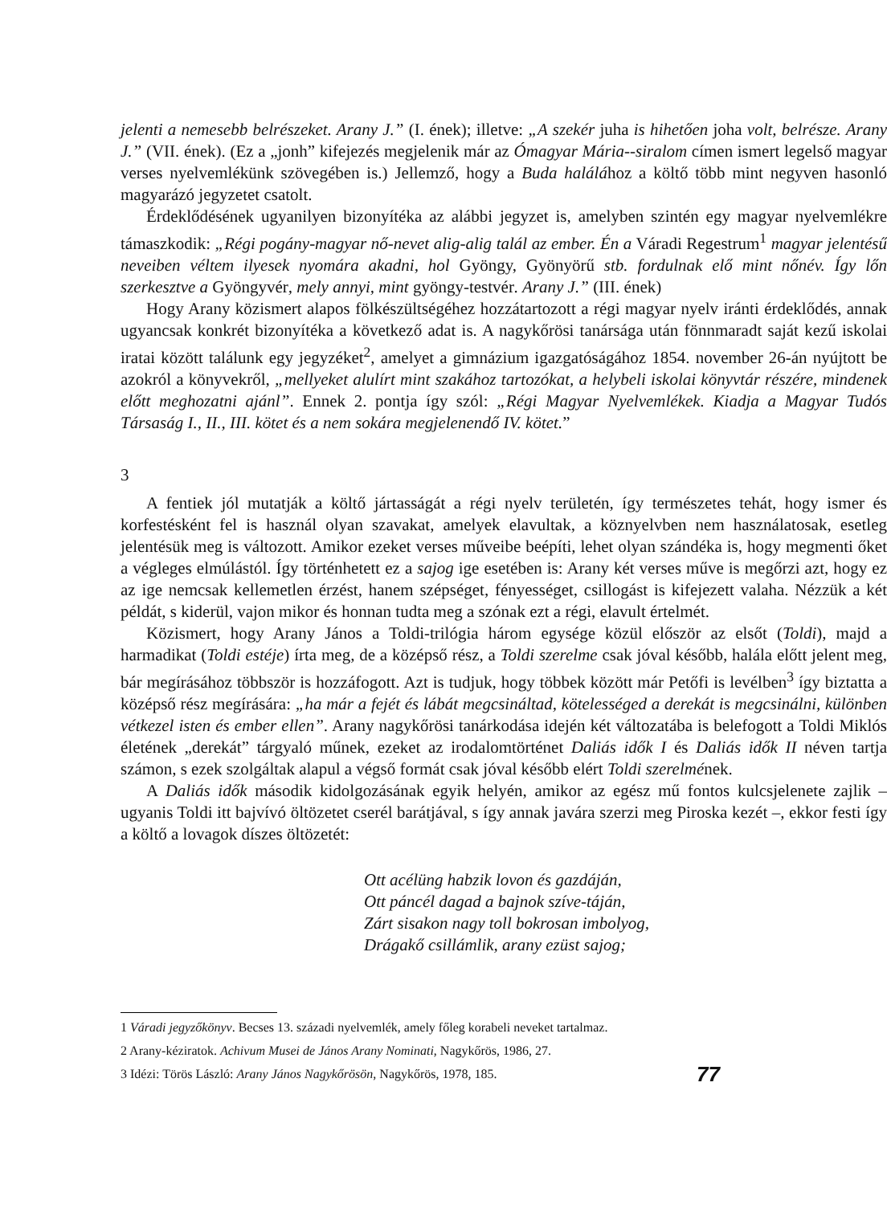jelenti a nemesebb belrészeket. Arany J.” (I. ének); illetve: „A szekér juha is hihetően joha volt, belrésze. Arany J.” (VII. ének). (Ez a „jonh” kifejezés megjelenik már az Ómagyar Mária--siralom címen ismert legelső magyar verses nyelvemlékünk szövegében is.) Jellemző, hogy a Buda halálához a költő több mint negyven hasonló magyarázó jegyzetet csatolt.
Érdeklődésének ugyanilyen bizonyítéka az alábbi jegyzet is, amelyben szintén egy magyar nyelvemlékre támaszkodik: „Régi pogány-magyar nő-nevet alig-alig talál az ember. Én a Váradi Regestrum<sup>1</sup> magyar jelentésű neveiben véltem ilyesek nyomára akadni, hol Gyöngy, Gyönyörű stb. fordulnak elő mint nőnév. Így lőn szerkesztve a Gyöngyvér, mely annyi, mint gyöngy-testvér. Arany J.” (III. ének)
Hogy Arany közismert alapos fölkészültségéhez hozzátartozott a régi magyar nyelv iránti érdeklődés, annak ugyancsak konkrét bizonyítéka a következő adat is. A nagykőrösi tanársága után fönnmaradt saját kezű iskolai iratai között találunk egy jegyzéket<sup>2</sup>, amelyet a gimnázium igazgatóságához 1854. november 26-án nyújtott be azokról a könyvekről, „mellyeket alulírt mint szakához tartozókat, a helybeli iskolai könyvtár részére, mindenek előtt meghozatni ajánl”. Ennek 2. pontja így szól: „Régi Magyar Nyelvemlékek. Kiadja a Magyar Tudós Társaság I., II., III. kötet és a nem sokára megjelenendő IV. kötet.”
3
A fentiek jól mutatják a költő jártasságát a régi nyelv területén, így természetes tehát, hogy ismer és korfestésként fel is használ olyan szavakat, amelyek elavultak, a köznyelvben nem használatosak, esetleg jelentésük meg is változott. Amikor ezeket verses műveibe beépíti, lehet olyan szándéka is, hogy megmenti őket a végleges elmúlástól. Így történhetett ez a sajog ige esetében is: Arany két verses műve is megőrzi azt, hogy ez az ige nemcsak kellemetlen érzést, hanem szépséget, fényességet, csillogást is kifejezett valaha. Nézzük a két példát, s kiderül, vajon mikor és honnan tudta meg a szónak ezt a régi, elavult értelmét.
Közismert, hogy Arany János a Toldi-trilógia három egysége közül először az elsőt (Toldi), majd a harmadikat (Toldi estéje) írta meg, de a középső rész, a Toldi szerelme csak jóval később, halála előtt jelent meg, bár megírásához többször is hozzáfogott. Azt is tudjuk, hogy többek között már Petőfi is levélben<sup>3</sup> így biztatta a középső rész megírására: „ha már a fejét és lábát megcsináltad, kötelességed a derekát is megcsinálni, különben vétkezel isten és ember ellen”. Arany nagykőrösi tanárkodása idején két változatába is belefogott a Toldi Miklós életének „derekát” tárgyaló műnek, ezeket az irodalomtörténet Daliás idők I és Daliás idők II néven tartja számon, s ezek szolgáltak alapul a végső formát csak jóval később elért Toldi szerelmének.
A Daliás idők második kidolgozásának egyik helyén, amikor az egész mű fontos kulcsjelenete zajlik – ugyanis Toldi itt bajvívó öltözetet cserél barátjával, s így annak javára szerzi meg Piroska kezét –, ekkor festi így a költő a lovagok díszes öltözetét:
Ott acélüng habzik lovon és gazdáján,
Ott páncél dagad a bajnok szíve-táján,
Zárt sisakon nagy toll bokrosan imbolyog,
Drágakő csillámlik, arany ezüst sajog;
1 Váradi jegyzőkönyv. Becses 13. századi nyelvemlék, amely főleg korabeli neveket tartalmaz.
2 Arany-kéziratok. Achivum Musei de János Arany Nominati, Nagykőrös, 1986, 27.
3 Idézi: Törös László: Arany János Nagykőrösön, Nagykőrös, 1978, 185.
77